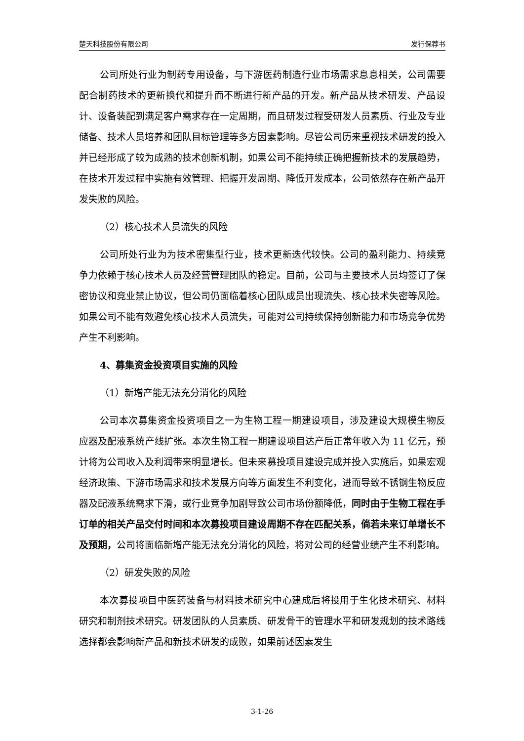楚天科技股份有限公司 发行保荐书
公司所处行业为制药专用设备，与下游医药制造行业市场需求息息相关，公司需要配合制药技术的更新换代和提升而不断进行新产品的开发。新产品从技术研发、产品设计、设备装配到满足客户需求存在一定周期，而且研发过程受研发人员素质、行业及专业储备、技术人员培养和团队目标管理等多方因素影响。尽管公司历来重视技术研发的投入并已经形成了较为成熟的技术创新机制，如果公司不能持续正确把握新技术的发展趋势，在技术开发过程中实施有效管理、把握开发周期、降低开发成本，公司依然存在新产品开发失败的风险。
（2）核心技术人员流失的风险
公司所处行业为为技术密集型行业，技术更新迭代较快。公司的盈利能力、持续竞争力依赖于核心技术人员及经营管理团队的稳定。目前，公司与主要技术人员均签订了保密协议和竞业禁止协议，但公司仍面临着核心团队成员出现流失、核心技术失密等风险。如果公司不能有效避免核心技术人员流失，可能对公司持续保持创新能力和市场竞争优势产生不利影响。
4、募集资金投资项目实施的风险
（1）新增产能无法充分消化的风险
公司本次募集资金投资项目之一为生物工程一期建设项目，涉及建设大规模生物反应器及配液系统产线扩张。本次生物工程一期建设项目达产后正常年收入为 11 亿元，预计将为公司收入及利润带来明显增长。但未来募投项目建设完成并投入实施后，如果宏观经济政策、下游市场需求和技术发展方向等方面发生不利变化，进而导致不锈钢生物反应器及配液系统需求下滑，或行业竞争加剧导致公司市场份额降低，同时由于生物工程在手订单的相关产品交付时间和本次募投项目建设周期不存在匹配关系，倘若未来订单增长不及预期，公司将面临新增产能无法充分消化的风险，将对公司的经营业绩产生不利影响。
（2）研发失败的风险
本次募投项目中医药装备与材料技术研究中心建成后将投用于生化技术研究、材料研究和制剂技术研究。研发团队的人员素质、研发骨干的管理水平和研发规划的技术路线选择都会影响新产品和新技术研发的成败，如果前述因素发生
3-1-26